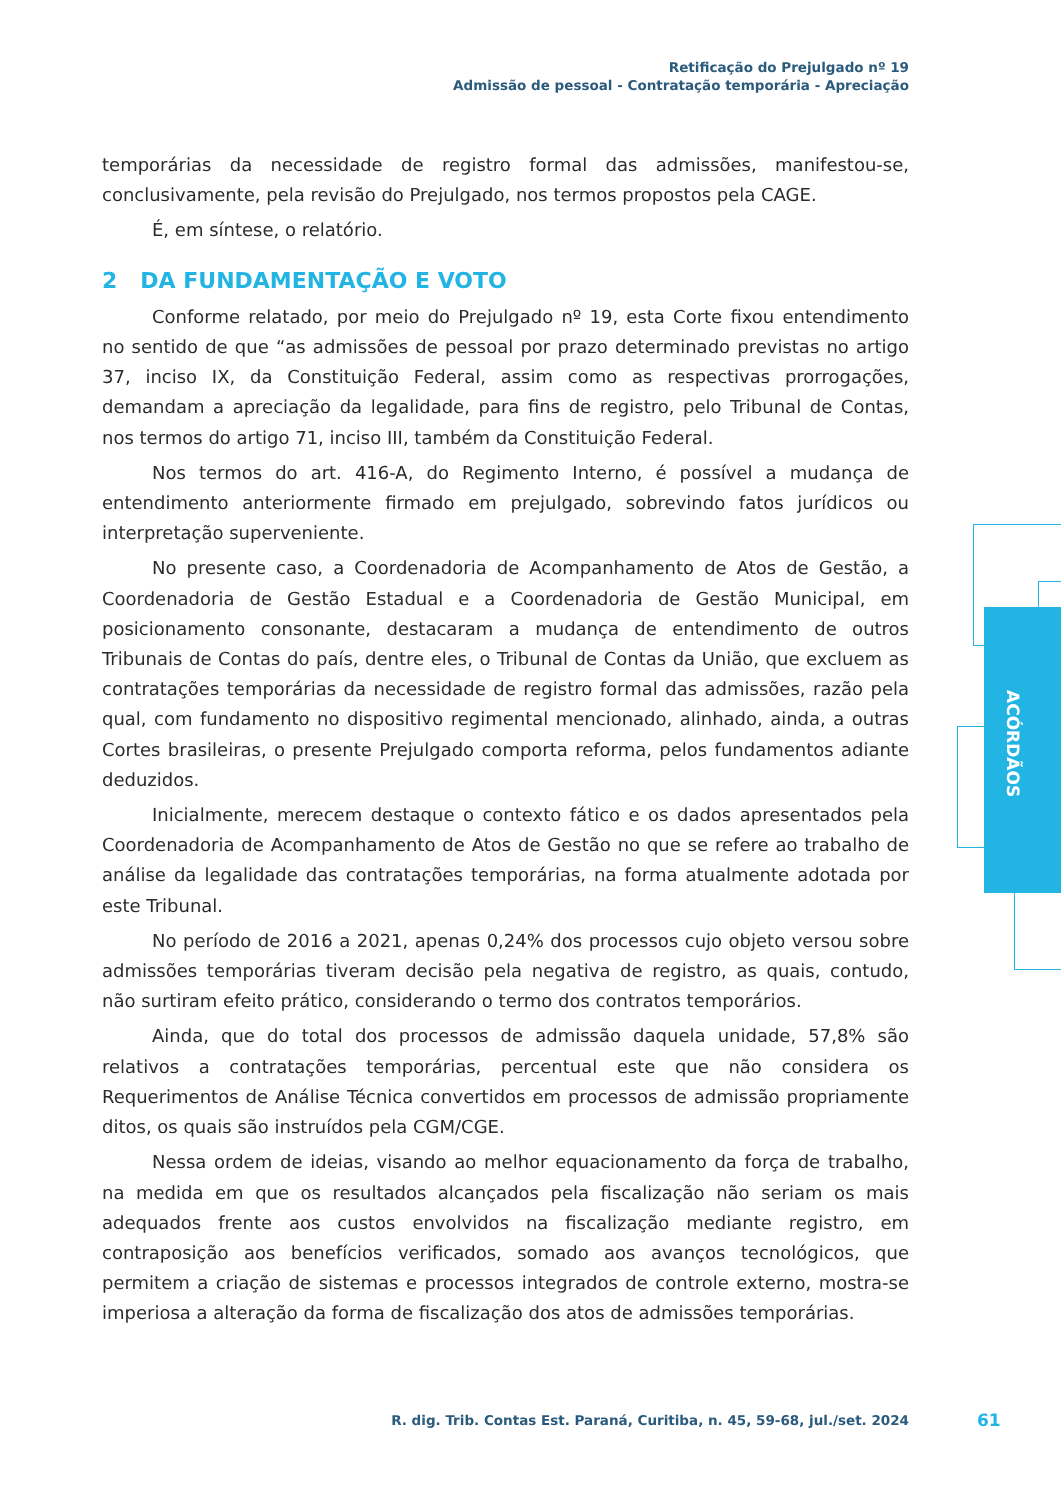Retificação do Prejulgado nº 19
Admissão de pessoal - Contratação temporária - Apreciação
ACÓRDÃOS
temporárias da necessidade de registro formal das admissões, manifestou-se, conclusivamente, pela revisão do Prejulgado, nos termos propostos pela CAGE.
É, em síntese, o relatório.
2 DA FUNDAMENTAÇÃO E VOTO
Conforme relatado, por meio do Prejulgado nº 19, esta Corte fixou entendimento no sentido de que “as admissões de pessoal por prazo determinado previstas no artigo 37, inciso IX, da Constituição Federal, assim como as respectivas prorrogações, demandam a apreciação da legalidade, para fins de registro, pelo Tribunal de Contas, nos termos do artigo 71, inciso III, também da Constituição Federal.
Nos termos do art. 416-A, do Regimento Interno, é possível a mudança de entendimento anteriormente firmado em prejulgado, sobrevindo fatos jurídicos ou interpretação superveniente.
No presente caso, a Coordenadoria de Acompanhamento de Atos de Gestão, a Coordenadoria de Gestão Estadual e a Coordenadoria de Gestão Municipal, em posicionamento consonante, destacaram a mudança de entendimento de outros Tribunais de Contas do país, dentre eles, o Tribunal de Contas da União, que excluem as contratações temporárias da necessidade de registro formal das admissões, razão pela qual, com fundamento no dispositivo regimental mencionado, alinhado, ainda, a outras Cortes brasileiras, o presente Prejulgado comporta reforma, pelos fundamentos adiante deduzidos.
Inicialmente, merecem destaque o contexto fático e os dados apresentados pela Coordenadoria de Acompanhamento de Atos de Gestão no que se refere ao trabalho de análise da legalidade das contratações temporárias, na forma atualmente adotada por este Tribunal.
No período de 2016 a 2021, apenas 0,24% dos processos cujo objeto versou sobre admissões temporárias tiveram decisão pela negativa de registro, as quais, contudo, não surtiram efeito prático, considerando o termo dos contratos temporários.
Ainda, que do total dos processos de admissão daquela unidade, 57,8% são relativos a contratações temporárias, percentual este que não considera os Requerimentos de Análise Técnica convertidos em processos de admissão propriamente ditos, os quais são instruídos pela CGM/CGE.
Nessa ordem de ideias, visando ao melhor equacionamento da força de trabalho, na medida em que os resultados alcançados pela fiscalização não seriam os mais adequados frente aos custos envolvidos na fiscalização mediante registro, em contraposição aos benefícios verificados, somado aos avanços tecnológicos, que permitem a criação de sistemas e processos integrados de controle externo, mostra-se imperiosa a alteração da forma de fiscalização dos atos de admissões temporárias.
R. dig. Trib. Contas Est. Paraná, Curitiba, n. 45, 59-68, jul./set. 2024
61